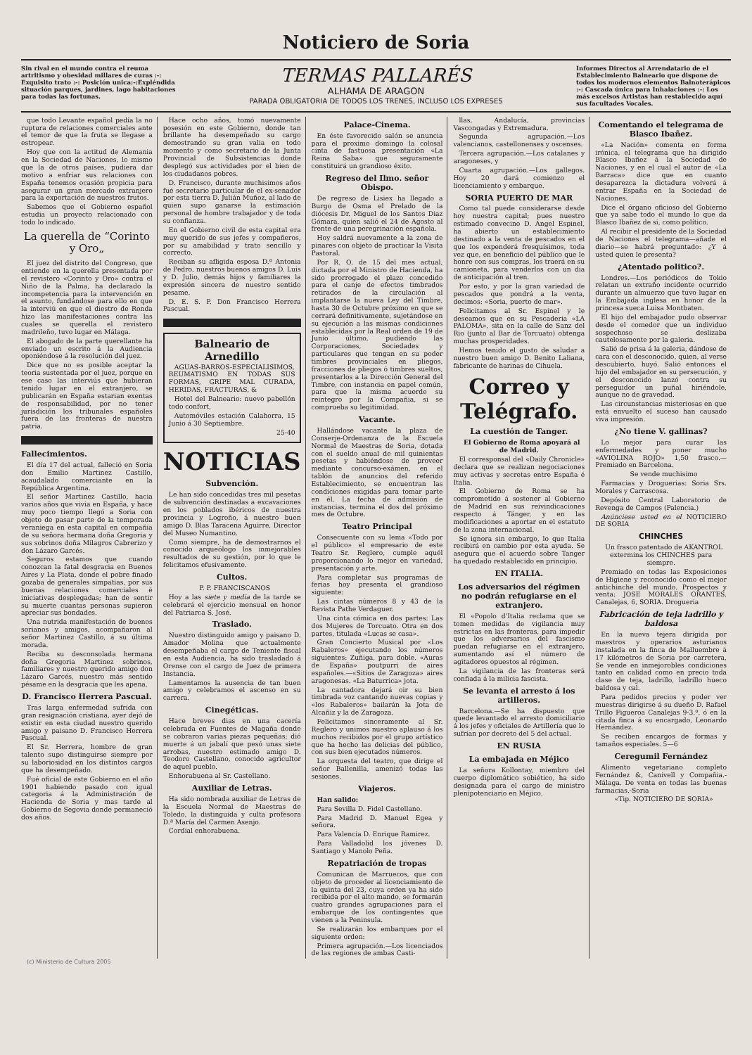Noticiero de Soria
Sin rival en el mundo contra el reuma artritismo y obesidad millares de curas :-: Exquisito trato :-: Posición unica:-:Expléndida situación parques, jardines, lago habitaciones para todas las fortunas.
TERMAS PALLARÉS
ALHAMA DE ARAGON
PARADA OBLIGATORIA DE TODOS LOS TRENES, INCLUSO LOS EXPRESES
Informes Directos al Arrendatario de el Establecimiento Balneario que dispone de todos los modernos elementos Balnoterápicos :-: Cascada única para Inhalaciones :-: Los más excelsos Artistas han restablecido aquí sus facultades Vocales.
que todo Levante español pedía la no ruptura de relaciones comerciales ante el temor de que la fruta se llegase a estropear.
Hoy que con la actitud de Alemania en la Sociedad de Naciones, lo mismo que la de otros países, pudiera dar motivo a enfriar sus relaciones con España tenemos ocasión propicia para asegurar un gran mercado extranjero para la exportación de nuestros frutos.
Sabemos que el Gobierno español estudia un proyecto relacionado con todo lo indicado.
La querella de “Corinto y Oro„
El juez del distrito del Congreso, que entiende en la querella presentada por el revistero «Corinto y Oro» contra el Niño de la Palma, ha declarado la incompetencia para la intervención en el asunto, fundándose para ello en que la interviú en que el diestro de Ronda hizo las manifestaciones contra las cuales se querella el revistero madrileño, tuvo lugar en Málaga.
El abogado de la parte querellante ha enviado un escrito á la Audiencia oponiéndose á la resolución del juez.
Dice que no es posible aceptar la teoria sustentada por el juez, porque en ese caso las interviús que hubieran tenido lugar en el extranjero, se publicarán en España estarian exentas de responsabilidad, por no tener jurisdición los tribunales españoles fuera de las fronteras de nuestra patria.
Fallecimientos.
El día 17 del actual, falleció en Soria don Emilio Martinez Castillo, acaudalado comerciante en la República Argentina.
El señor Martinez Castillo, hacia varios años que vivia en España, y hace muy poco tiempo llegó a Soria con objeto de pasar parte de la temporada veraniega en esta capital en compañía de su señora hermana doña Gregoria y sus sobrinos doña Milagros Cabrerizo y don Lázaro Garcés.
Seguros estamos que cuando conozcan la fatal desgracia en Buenos Aires y La Plata, donde el pobre finado gozaba de generales simpatias, por sus buenas relaciones comerciales é iniciativas desplegadas; han de sentir su muerte cuantas personas supieron apreciar sus bondades.
Una nutrida manifestación de buenos sorianos y amigos, acompañaron al señor Martinez Castillo, á su última morada.
Reciba su desconsolada hermana doña Gregoria Martinez sobrinos, familiares y nuestro querido amigo don Lázaro Garcés, nuestro más sentido pésame en la desgracia que les apena.
D. Francisco Herrera Pascual.
Tras larga enfermedad sufrida con gran resignación cristiana, ayer dejó de existir en esta ciudad nuestro querido amigo y paisano D. Francisco Herrera Pascual.
El Sr. Herrera, hombre de gran talento supo distinguirse siempre por su laboriosidad en los distintos cargos que ha desempeñado.
Fué oficial de este Gobierno en el año 1901 habiendo pasado con igual categoria á la Administración de Hacienda de Soria y mas tarde al Gobierno de Segovia donde permaneció dos años.
Hace ocho años, tomó nuevamente posesión en este Gobierno, donde tan brillante ha desempeñado su cargo demostrando su gran valia en todo momento y como secretario de la Junta Provincial de Subsistencias donde desplegó sus actividades por el bien de los ciudadanos pobres.
D. Francisco, durante muchisimos años fué secretario particular de el ex-senador por esta tierra D. Julián Muñoz, al lado de quien supo ganarse la estimación personal de hombre trabajador y de toda su confianza.
En el Gobierno civil de esta capital era muy querido de sus jefes y compañeros, por su amabilidad y trato sencillo y correcto.
Reciban su afligida esposa D.ª Antonia de Pedro, nuestros buenos amigos D. Luis y D. Julio, demás hijos y familiares la expresión sincera de nuestro sentido pesame.
D. E. S. P. Don Francisco Herrera Pascual.
Balneario de Arnedillo
AGUAS-BARROS-ESPECIALISIMOS, REUMATISMO EN TODAS SUS FORMAS, GRIPE MAL CURADA, HERIDAS, FRACTURAS, &
Hotel del Balneario: nuevo pabellón todo confort,
Automóviles estación Calahorra, 15 Junio á 30 Septiembre.
25-40
NOTICIAS
Subvención.
Le han sido concedidas tres mil pesetas de subvención destinadas a excavaciones en los poblados ibéricos de nuestra provincia y Logroño, á nuestro buen amigo D. Blas Taracena Aguirre, Director del Museo Numantino.
Como siempre, ha de demostrarnos el conocido arqueólogo los inmejorables resultados de su gestión, por lo que le felicitamos efusivamente.
Cultos.
P. P. FRANCISCANOS
Hoy a las siete y media de la tarde se celebrará el ejercicio mensual en honor del Patriarca S. José.
Traslado.
Nuestro distinguido amigo y paisano D. Amador Molina que actualmente desempeñaba el cargo de Teniente fiscal en esta Audiencia, ha sido trasladado á Orense con el cargo de Juez de primera Instancia.
Lamentamos la ausencia de tan buen amigo y celebramos el ascenso en su carrera.
Cinegéticas.
Hace breves dias en una cacería celebrada en Fuentes de Magaña donde se cobraron varias piezas pequeñas; dió muerte á un jabalí que pesó unas siete arrobas, nuestro estimado amigo D. Teodoro Castellano, conocido agricultor de aquel pueblo.
Enhorabuena al Sr. Castellano.
Auxiliar de Letras.
Ha sido nombrada auxiliar de Letras de la Escuela Normal de Maestras de Toledo, la distinguida y culta profesora D.ª María del Carmen Asenjo.
Cordial enhorabuena.
Palace-Cinema.
En éste favorecido salón se anuncia para el proximo domingo la colosal cinta de fastuosa presentación «La Reina Saba» que seguramente constituirá un grandioso éxito.
Regreso del Ilmo. señor Obispo.
De regreso de Lisiex ha llegado a Burgo de Osma el Prelado de la diócesis Dr. Miguel de los Santos Diaz Gómara, quien salió el 24 de Agosto al frente de una peregrinación española.
Hoy saldrá nuevamente a la zona de pinares con objeto de practicar la Visita Pastoral.
Por R. O. de 15 del mes actual, dictada por el Ministro de Hacienda, ha sido prorrogado el plazo concedido para el canje de efectos timbrados retirados de la circulación al implantarse la nueva Ley del Timbre, hasta 30 de Octubre próximo en que se cerrará definitivamente, sujetándose en su ejecución a las mismas condiciones establecidas por la Real orden de 19 de Junio último, pudiendo las Corporaciones, Sociedades y particulares que tengan en su poder timbres provinciales en pliegos, fracciones de pliegos ó timbres sueltos, presentarlos a la Dirección General del Timbre, con instancia en papel común, para que la misma acuerde su reintegro por la Compañia, si se comprueba su legitimidad.
Vacante.
Hallándose vacante la plaza de Conserje-Ordenanza de la Escuela Normal de Maestras de Soria, dotada con el sueldo anual de mil quinientas pesetas y habiéndose de proveer mediante concurso-exámen, en el tablón de anuncios del referido Establecimiento, se encuentran las condiciones exigidas para tomar parte en él. La fecha de admisión de instancias, termina el dos del próximo mes de Octubre.
Teatro Principal
Consecuente con su lema «Todo por el público» el empresario de este Teatro Sr. Reglero, cumple aquél proporcionando lo mejor en variedad, presentación y arte.
Para completar sus programas de ferias hoy presenta el grandioso siguiente:
Las cintas números 8 y 43 de la Revista Pathe Verdaguer.
Una cinta cómica en dos partes: Las dos Mujeres de Torcuato. Otra en dos partes, titulada «Lucas se casa».
Gran Concierto Musical por «Los Rabaleros» ejecutando los números siguientes: Zuñiga, para doble. «Auras de España» poutpurri de aires españoles.—«Sitios de Zaragoza» aires aragonesas. «La Baturrica» jota.
La cantadora dejará oir su bien timbrada voz cantando nuevas copias y «los Rabaleros» bailarán la Jota de Alcañiz y la de Zaragoza.
Felicitamos sinceramente al Sr. Reglero y unimos nuestro aplauso á los muchos recibidos por el grupo artístico que ha hecho las delicias del público, con sus bien ejecutados números.
La orquesta del teatro, que dirige el señor Ballenilla, amenizó todas las sesiones.
Viajeros.
Han salido:
Para Sevilla D. Fidel Castellano.
Para Madrid D. Manuel Egea y señora.
Para Valencia D. Enrique Ramirez.
Para Valladolid los jóvenes D. Santiago y Manolo Peña.
Repatriación de tropas
Comunican de Marruecos, que con objeto de proceder al licenciamiento de la quinta del 23, cuya orden ya ha sido recibida por el alto mando, se formarán cuatro grandes agrupaciones para el embarque de los contingentes que vienen a la Peninsula.
Se realizarán los embarques por el siguiente orden:
Primera agrupación.—Los licenciados de las regiones de ambas Casti-
llas, Andalucía, provincias Vascongadas y Extremadura.
Segunda agrupación.—Los valencianos, castellonenses y oscenses.
Tercera agrupación.—Los catalanes y aragoneses, y
Cuarta agrupación.—Los gallegos. Hoy 20 dará comienzo el licenciamiento y embarque.
SORIA PUERTO DE MAR
Como tal puede considerarse desde hoy nuestra capital; pues nuestro estimado convecino D. Angel Espinel, ha abierto un establecimiento destinado a la venta de pescados en el que los expenderá fresquísimos, toda vez que, en beneficio del público que le honre con sus compras, los traerá en su camioneta, para venderlos con un dia de anticipación al tren.
Por esto, y por la gran variedad de pescados que pondrá a la venta, decimos: «Soria, puerto de mar».
Felicitamos al Sr. Espinel y le deseamos que en su Pescaderia «LA PALOMA», sita en la calle de Sanz del Rio (junto al Bar de Torcuato) obtenga muchas prosperidades.
Hemos tenido el gusto de saludar a nuestro buen amigo D. Benito Laliana, fabricante de harinas de Cihuela.
Correo y Telégrafo.
La cuestión de Tanger.
El Gobierno de Roma apoyará al de Madrid.
El corresponsal del «Daily Chronicle» declara que se realizan negociaciones muy activas y secretas entre España é Italia.
El Gobierno de Roma se ha comprometido á sostener al Gobierno de Madrid en sus reivindicaciones respecto á Tánger, y en las modificaciones a aportar en el estatuto de la zona internacional.
Se ignora sin embargo, lo que Italia recibirá en cambio por esta ayuda. Se asegura que el acuerdo sobre Tanger ha quedado restablecido en principio.
EN ITALIA.
Los adversarios del régimen no podrán refugiarse en el extranjero.
El «Popolo d'Italia reclama que se tomen medidas de vigilancia muy estrictas en las fronteras, para impedir que los adversarios del fascismo puedan refugiarse en el extranjero, aumentando así el número de agitadores opuestos al régimen.
La vigilancia de las fronteras será confiada á la milicia fascista.
Se levanta el arresto á los artilleros.
Barcelona.—Se ha dispuesto que quede levantado el arresto domiciliario á los jefes y oficiales de Artillería que lo sufrían por decreto del 5 del actual.
EN RUSIA
La embajada en Méjico
La señora Kollontay, miembro del cuerpo diplomático sobiético, ha sido designada para el cargo de ministro plenipotenciario en Méjico.
Comentando el telegrama de Blasco Ibañez.
«La Nación» comenta en forma irónica, el telegrama que ha dirigido Blasco Ibañez á la Sociedad de Naciones, y en el cual el autor de «La Barraca» dice que en cuanto desaparezca la dictadura volverá á entrar España en la Sociedad de Naciones.
Dice el órgano oficioso del Gobierno que ya sabe todo el mundo lo que da Blasco Ibañez de si, como político.
Al recibir el presidente de la Sociedad de Naciones el telegrama—añade el diario—se habrá preguntado: ¿Y á usted quien le presenta?
¿Atentado politico?.
Londres.—Los periódicos de Tokio relatan un extraño incidente ocurrido durante un almuerzo que tuvo lugar en la Embajada inglesa en honor de la princesa sueca Luisa Montbaten.
El hijo del embajador pudo observar desde el comedor que un individuo sospechoso se deslizaba cautelosamente por la galeria.
Salió de prisa á la galeria, dándose de cara con el desconocido, quien, al verse descubierto, huyó. Salió entonces el hijo del embajador en su persecución, y el desconocido lanzó contra su perseguidor un puñal hiriéndole, aunque no de gravedad.
Las circunstancias misteriosas en que está envuelto el suceso han causado viva impresión.
¿No tiene V. gallinas?
Lo mejor para curar las enfermedades y poner mucho «AVIOLINA ROJO» 1,50 frasco.—Premiado en Barcelona.
Se vende muchisimo
Farmacias y Droguerias: Soria Srs. Morales y Carrascosa.
Depósito Central Laboratorio de Revenga de Campos (Palencia.)
Anúnciese usted en el NOTICIERO DE SORIA
CHINCHES
Un frasco patentado de AKANTROL extermina los CHINCHES para siempre.
Premiado en todas las Exposiciones de Higiene y reconocido como el mejor antichinche del mundo. Prospectos y venta: JOSE MORALES ORANTES. Canalejas, 6, SORIA. Drogueria
Fabricación de teja ladrillo y baldosa
En la nueva tejera dirigida por maestros y operarios asturianos instalada en la finca de Malluembre á 17 kilómetros de Soria por carretera, Se vende en inmejorobles condiciones tanto en calidad como en precio toda clase de teja, ladrillo, ladrillo hueco baldosa y cal.
Para pedidos precios y poder ver muestras dirigirse á su dueño D. Rafael Trillo Figueroa Canalejas 9-3.º, ó en la citada finca á su encargado, Leonardo Hernández.
Se reciben encargos de formas y tamaños especiales. 5—6
Ceregumil Fernández
Alimento vegetariano completo Fernández &, Canivell y Compañia.-Málaga. De venta en todas las buenas farmacias.-Soria
«Tip. NOTICIERO DE SORIA»
(c) Ministerio de Cultura 2005